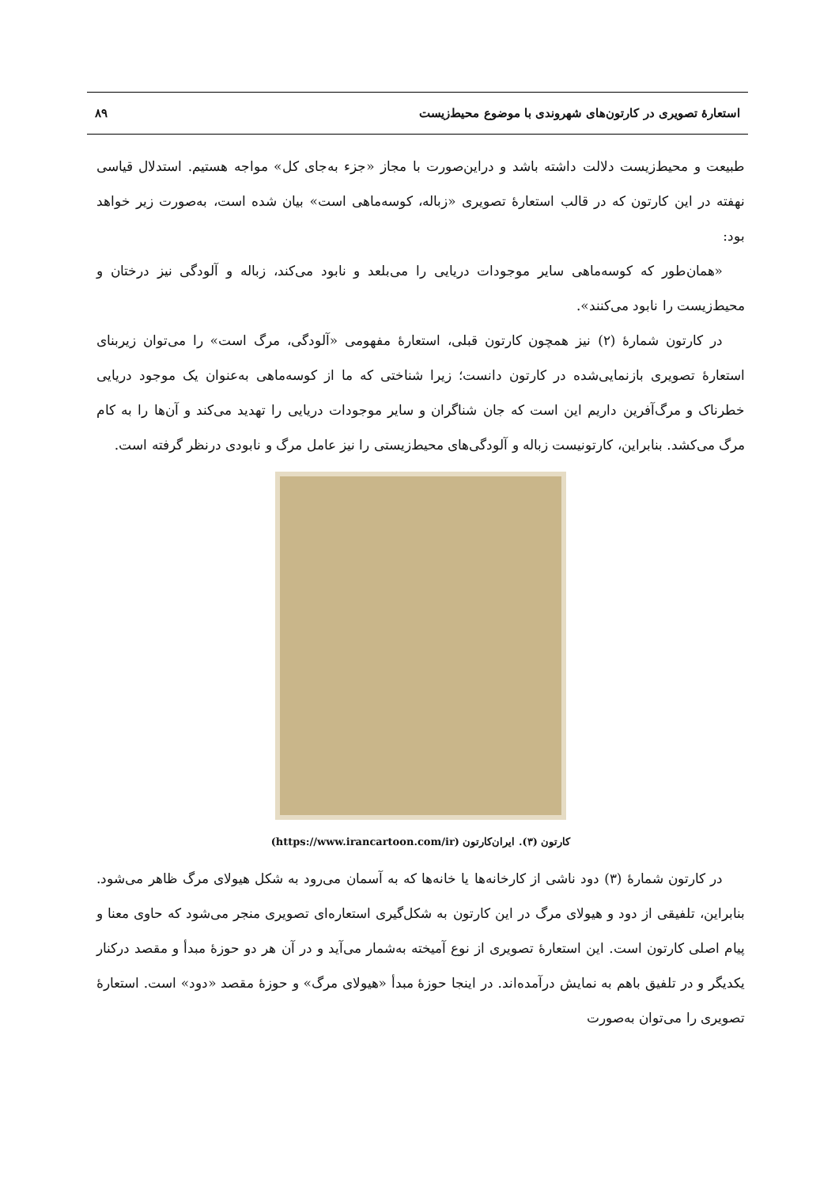استعارهٔ تصویری در کارتون‌های شهروندی با موضوع محیط‌زیست ۸۹
طبیعت و محیط‌زیست دلالت داشته باشد و دراین‌صورت با مجاز «جزء به‌جای کل» مواجه هستیم. استدلال قیاسی نهفته در این کارتون که در قالب استعارهٔ تصویری «زباله، کوسه‌ماهی است» بیان شده است، به‌صورت زیر خواهد بود:
«همان‌طور که کوسه‌ماهی سایر موجودات دریایی را می‌بلعد و نابود می‌کند، زباله و آلودگی نیز درختان و محیط‌زیست را نابود می‌کنند».
در کارتون شمارهٔ (۲) نیز همچون کارتون قبلی، استعارهٔ مفهومی «آلودگی، مرگ است» را می‌توان زیربنای استعارهٔ تصویری بازنمایی‌شده در کارتون دانست؛ زیرا شناختی که ما از کوسه‌ماهی به‌عنوان یک موجود دریایی خطرناک و مرگ‌آفرین داریم این است که جان شناگران و سایر موجودات دریایی را تهدید می‌کند و آن‌ها را به کام مرگ می‌کشد. بنابراین، کارتونیست زباله و آلودگی‌های محیط‌زیستی را نیز عامل مرگ و نابودی درنظر گرفته است.
کارتون (۳). ایران‌کارتون (https://www.irancartoon.com/ir)
در کارتون شمارهٔ (۳) دود ناشی از کارخانه‌ها یا خانه‌ها که به آسمان می‌رود به شکل هیولای مرگ ظاهر می‌شود. بنابراین، تلفیقی از دود و هیولای مرگ در این کارتون به شکل‌گیری استعاره‌ای تصویری منجر می‌شود که حاوی معنا و پیام اصلی کارتون است. این استعارهٔ تصویری از نوع آمیخته به‌شمار می‌آید و در آن هر دو حوزهٔ مبدأ و مقصد درکنار یکدیگر و در تلفیق باهم به نمایش درآمده‌اند. در اینجا حوزهٔ مبدأ «هیولای مرگ» و حوزهٔ مقصد «دود» است. استعارهٔ تصویری را می‌توان به‌صورت